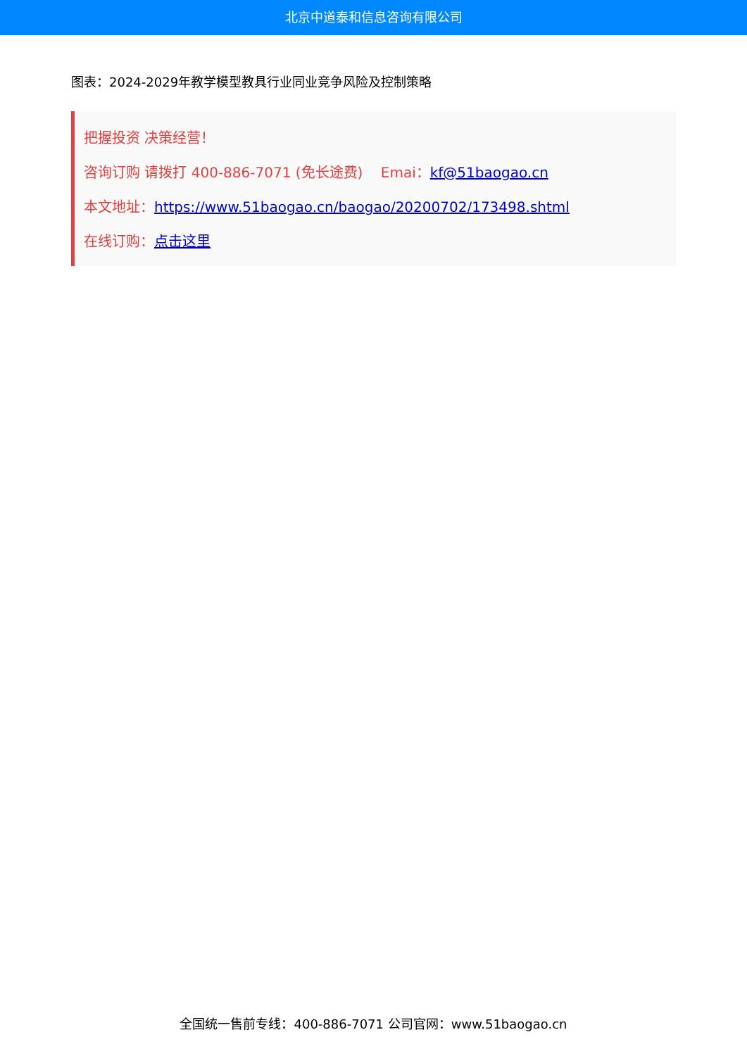北京中道泰和信息咨询有限公司
图表：2024-2029年教学模型教具行业同业竞争风险及控制策略
把握投资 决策经营！
咨询订购 请拨打 400-886-7071 (免长途费) Emai：kf@51baogao.cn
本文地址：https://www.51baogao.cn/baogao/20200702/173498.shtml
在线订购：点击这里
全国统一售前专线：400-886-7071 公司官网：www.51baogao.cn